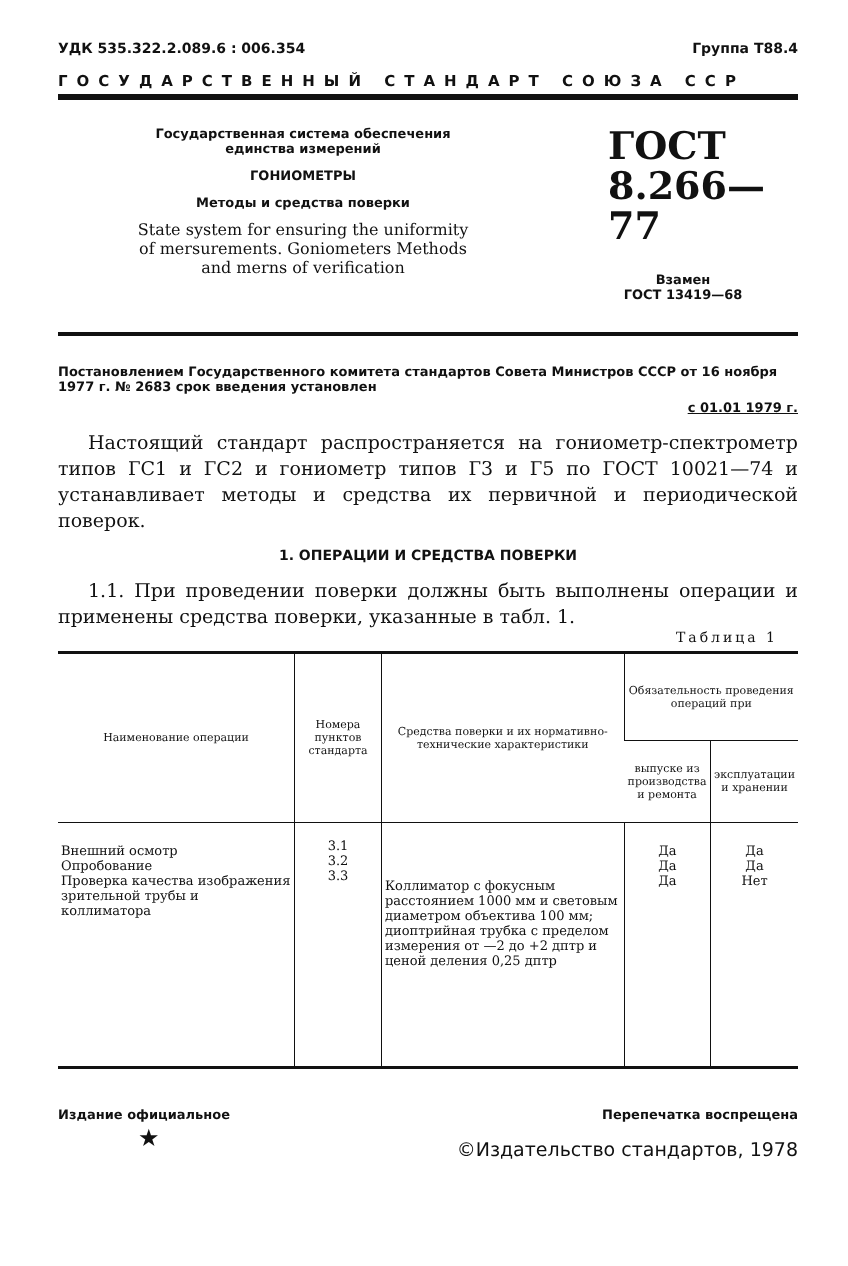УДК 535.322.2.089.6 : 006.354 Группа Т88.4
ГОСУДАРСТВЕННЫЙ СТАНДАРТ СОЮЗА ССР
Государственная система обеспечения
единства измерений
ГОНИОМЕТРЫ
Методы и средства поверки
State system for ensuring the uniformity
of mersurements. Goniometers Methods
and merns of verification
ГОСТ
8.266—77
Взамен
ГОСТ 13419—68
Постановлением Государственного комитета стандартов Совета Министров СССР от 16 ноября 1977 г. № 2683 срок введения установлен
с 01.01 1979 г.
Настоящий стандарт распространяется на гониометр-спектрометр типов ГС1 и ГС2 и гониометр типов Г3 и Г5 по ГОСТ 10021—74 и устанавливает методы и средства их первичной и периодической поверок.
1. ОПЕРАЦИИ И СРЕДСТВА ПОВЕРКИ
1.1. При проведении поверки должны быть выполнены операции и применены средства поверки, указанные в табл. 1.
Таблица 1
| Наименование операции | Номера пунктов стандарта | Средства поверки и их нормативно-технические характеристики | Обязательность проведения операций при | |
| --- | --- | --- | --- | --- |
| | | | выпуске из производства и ремонта | эксплуатации и хранении |
| Внешний осмотр Опробование Проверка качества изображения зрительной трубы и коллиматора | 3.1 3.2 3.3 | Коллиматор с фокусным расстоянием 1000 мм и световым диаметром объектива 100 мм; диоптрийная трубка с пределом измерения от —2 до +2 дптр и ценой деления 0,25 дптр | Да Да Да | Да Да Нет |
Издание официальное Перепечатка воспрещена
★ ©Издательство стандартов, 1978